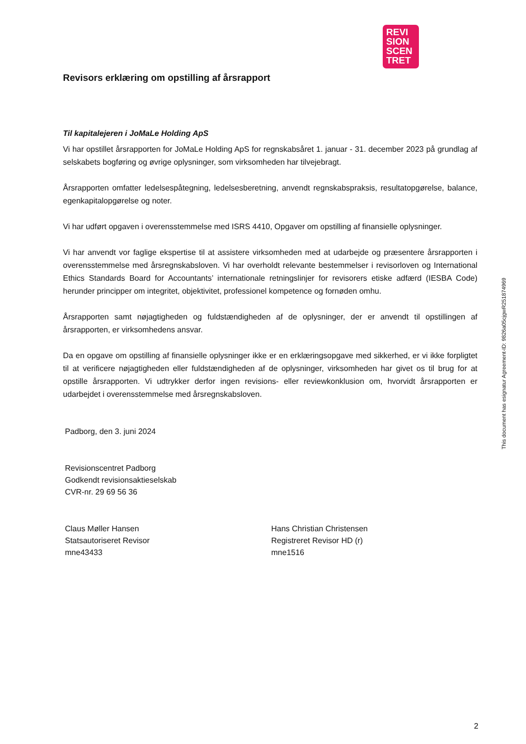REVI
SION
SCEN
TRET
Revisors erklæring om opstilling af årsrapport
Til kapitalejeren i JoMaLe Holding ApS
Vi har opstillet årsrapporten for JoMaLe Holding ApS for regnskabsåret 1. januar - 31. december 2023 på grundlag af selskabets bogføring og øvrige oplysninger, som virksomheden har tilvejebragt.
Årsrapporten omfatter ledelsespåtegning, ledelsesberetning, anvendt regnskabspraksis, resultatopgø­relse, balance, egenkapitalopgørelse og noter.
Vi har udført opgaven i overensstemmelse med ISRS 4410, Opgaver om opstilling af finansielle oplysnin­ger.
Vi har anvendt vor faglige ekspertise til at assistere virksomheden med at udarbejde og præsentere års­rapporten i overensstemmelse med årsregnskabsloven. Vi har overholdt relevante bestemmelser i revisorloven og International Ethics Standards Board for Accountants’ internationale retningslinjer for revisorers etiske adfærd (IESBA Code) herunder principper om integritet, objektivitet, professionel kompetence og fornøden omhu.
Årsrapporten samt nøjagtigheden og fuldstændigheden af de oplysninger, der er anvendt til opstillingen af årsrapporten, er virksomhedens ansvar.
Da en opgave om opstilling af finansielle oplysninger ikke er en erklæringsopgave med sikkerhed, er vi ikke forpligtet til at verificere nøjagtigheden eller fuldstændigheden af de oplysninger, virksomheden har givet os til brug for at opstille årsrapporten. Vi udtrykker derfor ingen revisions- eller reviewkonklu­sion om, hvorvidt årsrapporten er udarbejdet i overensstemmelse med årsregnskabsloven.
Padborg, den 3. juni 2024
Revisionscentret Padborg
Godkendt revisionsaktieselskab
CVR-nr. 29 69 56 36
Claus Møller Hansen
Statsautoriseret Revisor
mne43433
Hans Christian Christensen
Registreret Revisor HD (r)
mne1516
This document has esignatur Agreement-ID: 9826a05cjgwR251874969
2